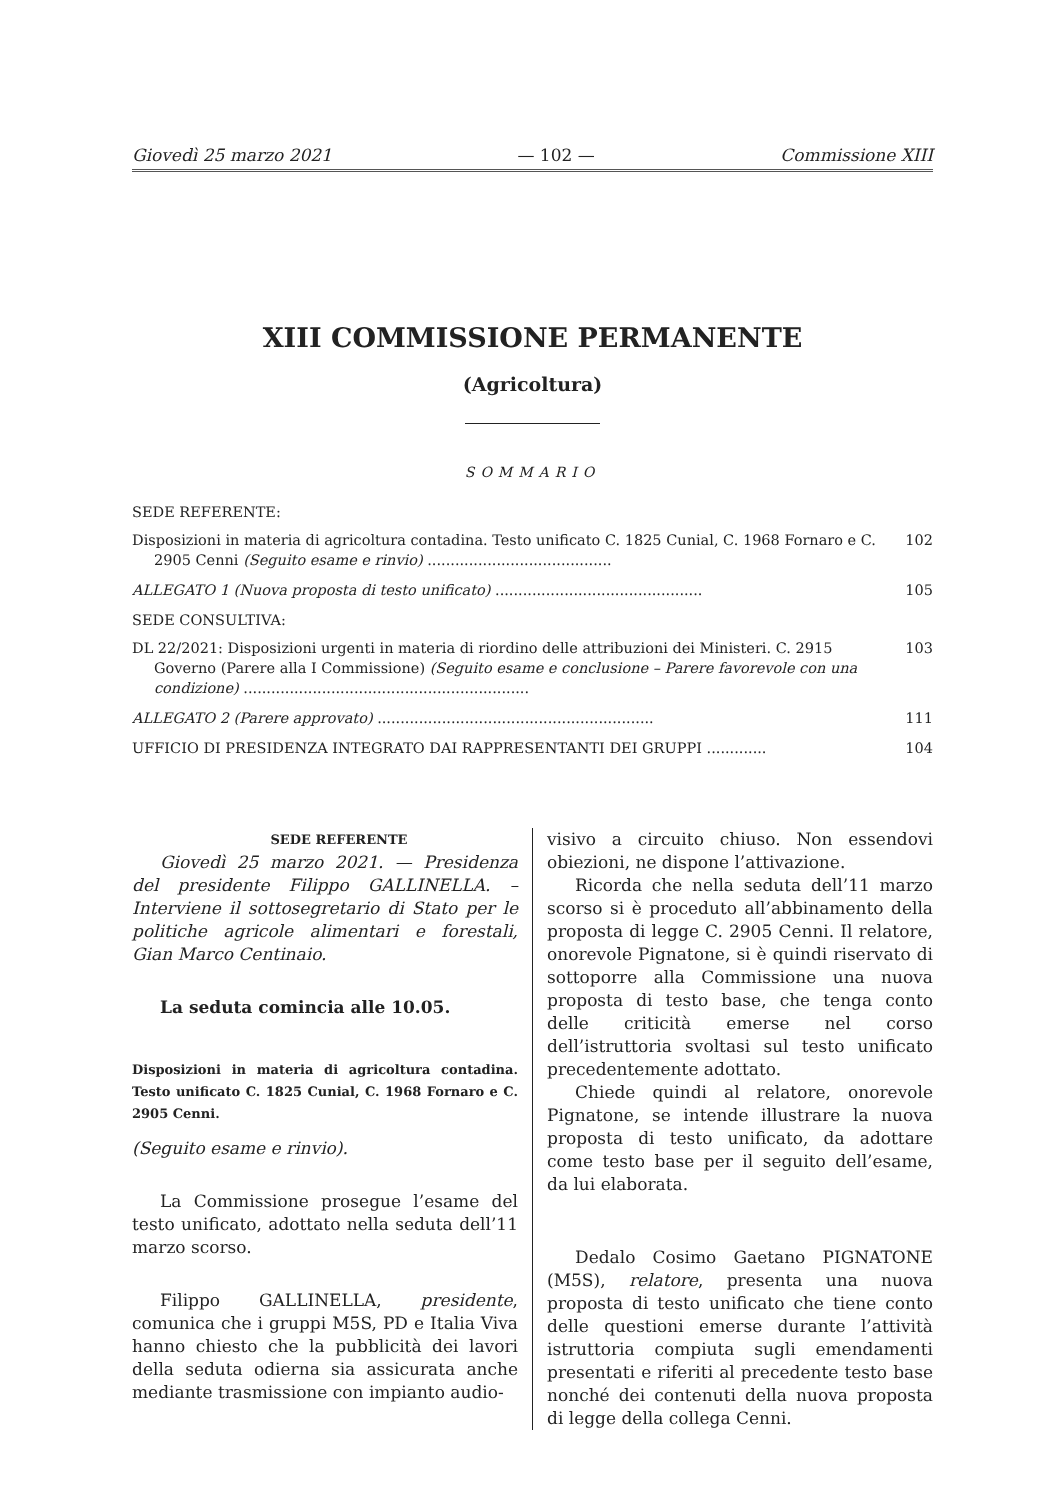Giovedì 25 marzo 2021 — 102 — Commissione XIII
XIII COMMISSIONE PERMANENTE
(Agricoltura)
SOMMARIO
SEDE REFERENTE:
Disposizioni in materia di agricoltura contadina. Testo unificato C. 1825 Cunial, C. 1968 Fornaro e C. 2905 Cenni (Seguito esame e rinvio) ........................................
102
ALLEGATO 1 (Nuova proposta di testo unificato) .............................................
105
SEDE CONSULTIVA:
DL 22/2021: Disposizioni urgenti in materia di riordino delle attribuzioni dei Ministeri. C. 2915 Governo (Parere alla I Commissione) (Seguito esame e conclusione – Parere favorevole con una condizione) ..............................................................
103
ALLEGATO 2 (Parere approvato) ............................................................
111
UFFICIO DI PRESIDENZA INTEGRATO DAI RAPPRESENTANTI DEI GRUPPI ............. 104
SEDE REFERENTE
Giovedì 25 marzo 2021. — Presidenza del presidente Filippo GALLINELLA. – Interviene il sottosegretario di Stato per le politiche agricole alimentari e forestali, Gian Marco Centinaio.
La seduta comincia alle 10.05.
Disposizioni in materia di agricoltura contadina. Testo unificato C. 1825 Cunial, C. 1968 Fornaro e C. 2905 Cenni.
(Seguito esame e rinvio).
La Commissione prosegue l’esame del testo unificato, adottato nella seduta dell’11 marzo scorso.
Filippo GALLINELLA, presidente, comunica che i gruppi M5S, PD e Italia Viva hanno chiesto che la pubblicità dei lavori della seduta odierna sia assicurata anche mediante trasmissione con impianto audio-
visivo a circuito chiuso. Non essendovi obiezioni, ne dispone l’attivazione.
Ricorda che nella seduta dell’11 marzo scorso si è proceduto all’abbinamento della proposta di legge C. 2905 Cenni. Il relatore, onorevole Pignatone, si è quindi riservato di sottoporre alla Commissione una nuova proposta di testo base, che tenga conto delle criticità emerse nel corso dell’istruttoria svoltasi sul testo unificato precedentemente adottato.
Chiede quindi al relatore, onorevole Pignatone, se intende illustrare la nuova proposta di testo unificato, da adottare come testo base per il seguito dell’esame, da lui elaborata.
Dedalo Cosimo Gaetano PIGNATONE (M5S), relatore, presenta una nuova proposta di testo unificato che tiene conto delle questioni emerse durante l’attività istruttoria compiuta sugli emendamenti presentati e riferiti al precedente testo base nonché dei contenuti della nuova proposta di legge della collega Cenni.